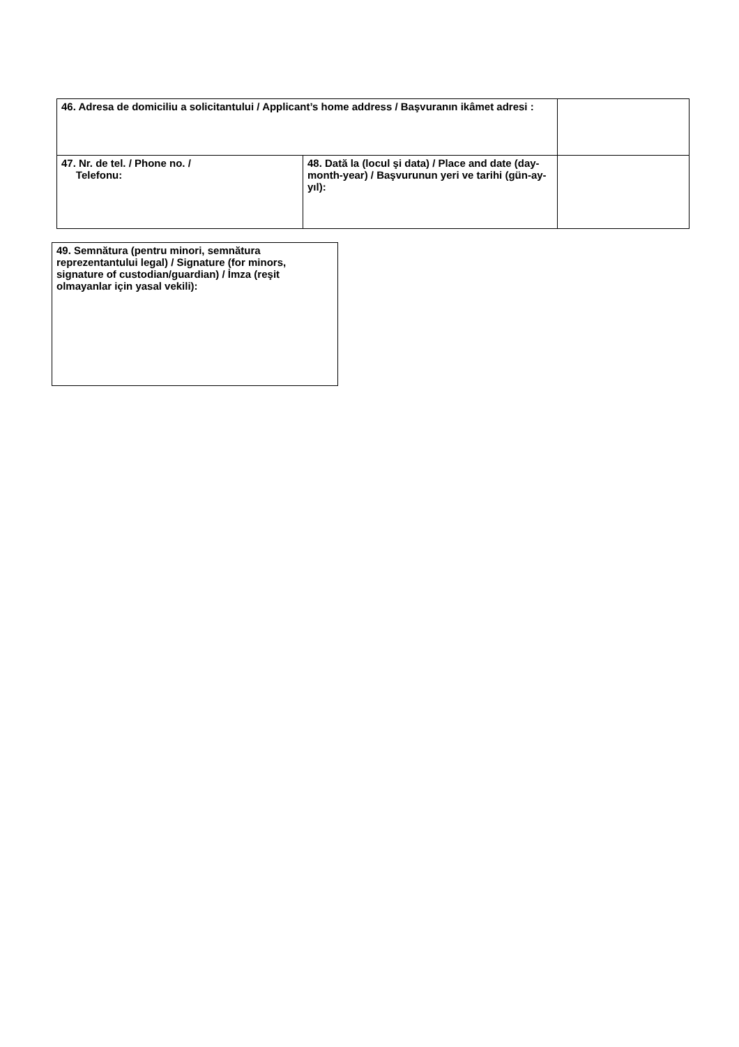| 46. Adresa de domiciliu a solicitantului / Applicant’s home address / Başvuranın ikâmet adresi : | | |
| 47. Nr. de tel. / Phone no. / Telefonu: | 48. Dată la (locul şi data) / Place and date (day-month-year) / Başvurunun yeri ve tarihi (gün-ay-yıl): | |
| 49. Semnătura (pentru minori, semnătura reprezentantului legal) / Signature (for minors, signature of custodian/guardian) / İmza (reşit olmayanlar için yasal vekili): |